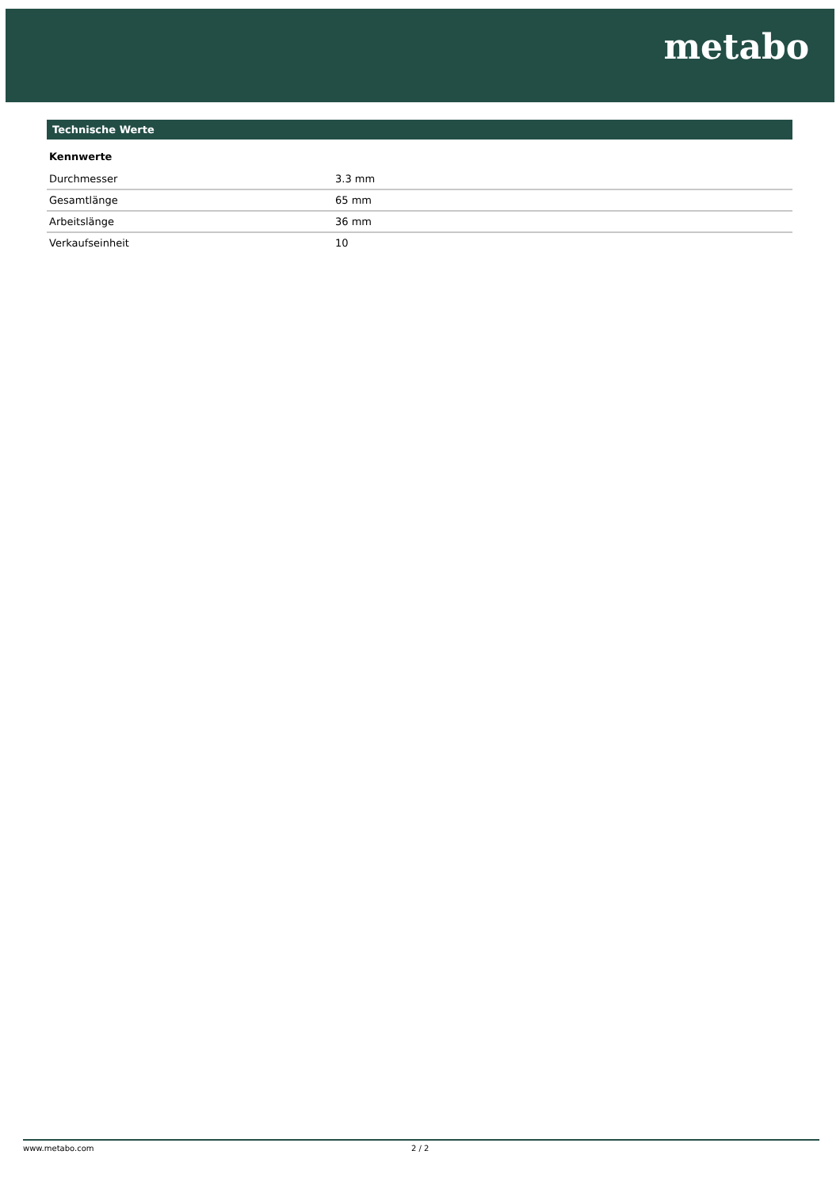metabo
Technische Werte
Kennwerte
| Durchmesser | 3.3 mm |
| Gesamtlänge | 65 mm |
| Arbeitslänge | 36 mm |
| Verkaufseinheit | 10 |
www.metabo.com 2 / 2